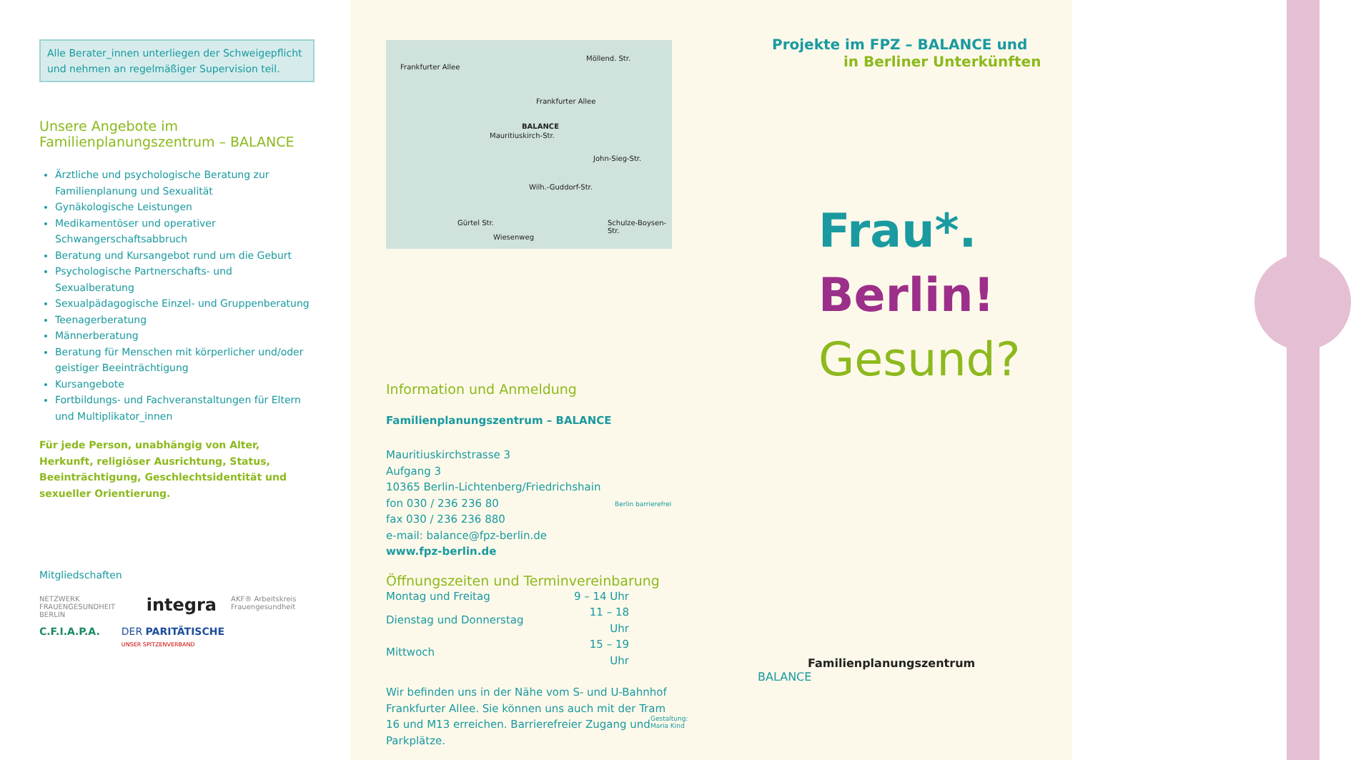Alle Berater_innen unterliegen der Schweigepflicht
und nehmen an regelmäßiger Supervision teil.
Unsere Angebote im
Familienplanungszentrum – BALANCE
Ärztliche und psychologische Beratung zur Familienplanung und Sexualität
Gynäkologische Leistungen
Medikamentöser und operativer Schwangerschaftsabbruch
Beratung und Kursangebot rund um die Geburt
Psychologische Partnerschafts- und Sexualberatung
Sexualpädagogische Einzel- und Gruppenberatung
Teenagerberatung
Männerberatung
Beratung für Menschen mit körperlicher und/oder geistiger Beeinträchtigung
Kursangebote
Fortbildungs- und Fachveranstaltungen für Eltern und Multiplikator_innen
Für jede Person, unabhängig von Alter, Herkunft, religiöser Ausrichtung, Status, Beeinträchtigung, Geschlechtsidentität und sexueller Orientierung.
Mitgliedschaften
NETZWERK FRAUENGESUNDHEIT BERLIN integra AKF® Arbeitskreis Frauengesundheit
C.F.I.A.P.A. DER PARITÄTISCHE
UNSER SPITZENVERBAND
Frankfurter Allee
Frankfurter Allee
BALANCE
Mauritiuskirch-Str.
Möllend. Str.
Gürtel Str.
Wilh.-Guddorf-Str.
John-Sieg-Str.
Schulze-Boysen-Str.
Wiesenweg
Information und Anmeldung
Familienplanungszentrum – BALANCE
Mauritiuskirchstrasse 3
Aufgang 3
10365 Berlin-Lichtenberg/Friedrichshain
fon 030 / 236 236 80
fax 030 / 236 236 880
e-mail: balance@fpz-berlin.de
www.fpz-berlin.de
Öffnungszeiten und Terminvereinbarung
| Montag und Freitag | 9 – 14 Uhr |
| Dienstag und Donnerstag | 11 – 18 Uhr |
| Mittwoch | 15 – 19 Uhr |
Wir befinden uns in der Nähe vom S- und U-Bahnhof Frankfurter Allee. Sie können uns auch mit der Tram 16 und M13 erreichen. Barrierefreier Zugang und Parkplätze.
Gestaltung: Maria Kind
Berlin barrierefrei
Projekte im FPZ – BALANCE und
in Berliner Unterkünften
Frau*.
Berlin!
Gesund?
Familienplanungszentrum
BALANCE